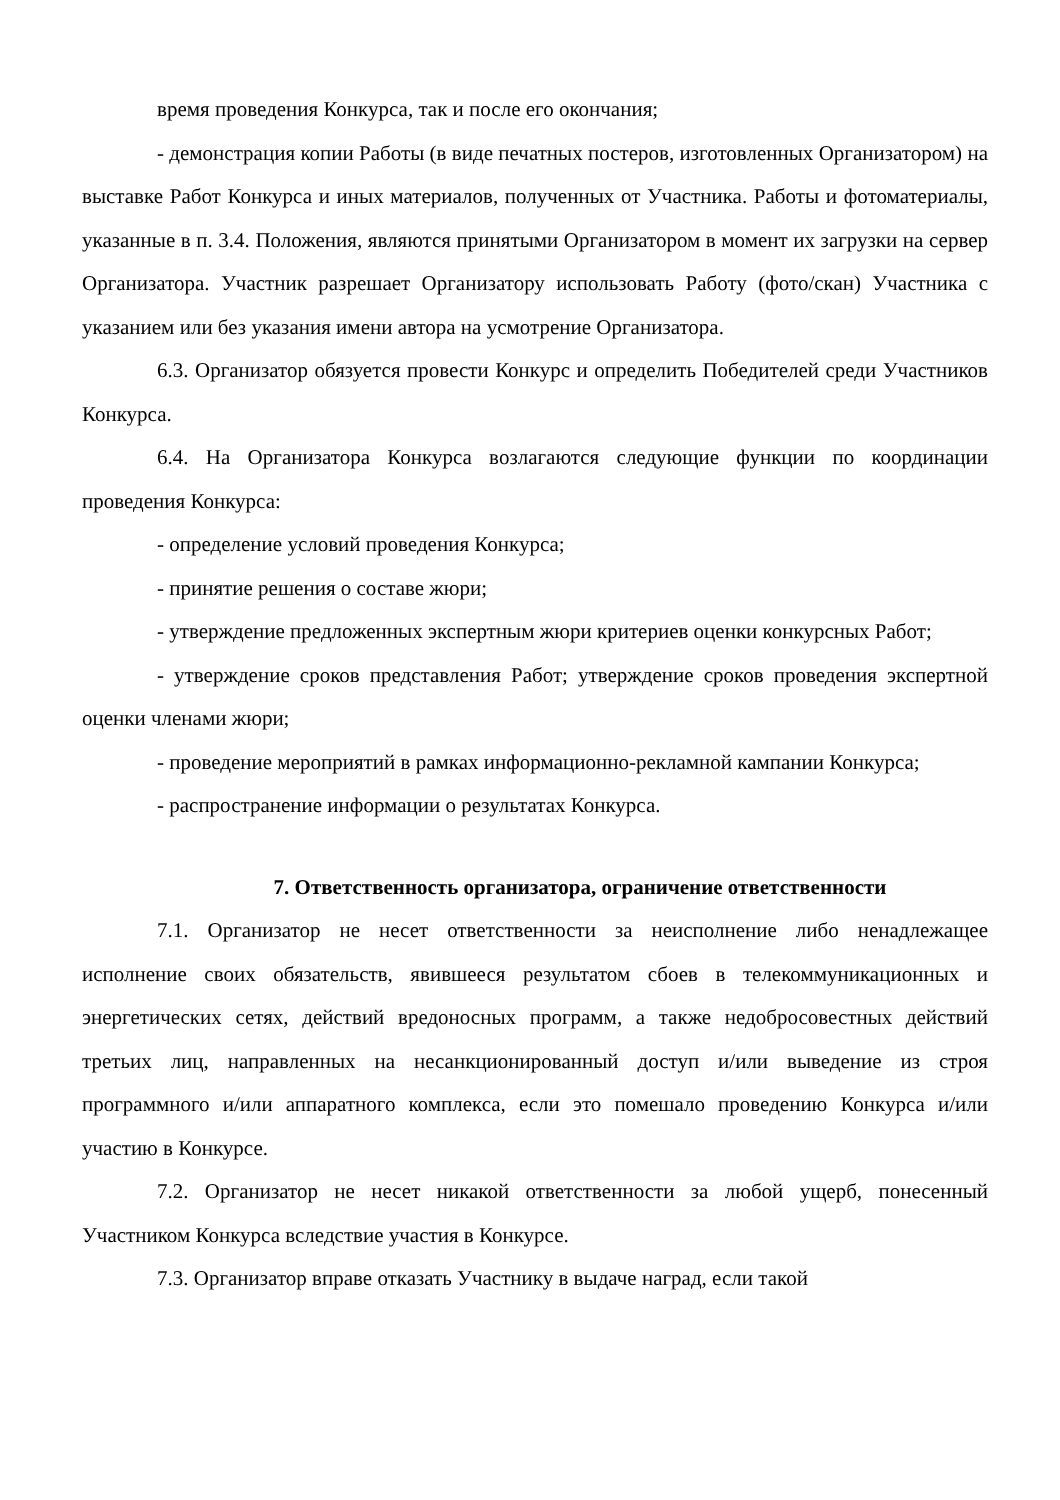время проведения Конкурса, так и после его окончания;
- демонстрация копии Работы (в виде печатных постеров, изготовленных Организатором) на выставке Работ Конкурса и иных материалов, полученных от Участника. Работы и фотоматериалы, указанные в п. 3.4. Положения, являются принятыми Организатором в момент их загрузки на сервер Организатора. Участник разрешает Организатору использовать Работу (фото/скан) Участника с указанием или без указания имени автора на усмотрение Организатора.
6.3. Организатор обязуется провести Конкурс и определить Победителей среди Участников Конкурса.
6.4. На Организатора Конкурса возлагаются следующие функции по координации проведения Конкурса:
- определение условий проведения Конкурса;
- принятие решения о составе жюри;
- утверждение предложенных экспертным жюри критериев оценки конкурсных Работ;
- утверждение сроков представления Работ; утверждение сроков проведения экспертной оценки членами жюри;
- проведение мероприятий в рамках информационно-рекламной кампании Конкурса;
- распространение информации о результатах Конкурса.
7. Ответственность организатора, ограничение ответственности
7.1. Организатор не несет ответственности за неисполнение либо ненадлежащее исполнение своих обязательств, явившееся результатом сбоев в телекоммуникационных и энергетических сетях, действий вредоносных программ, а также недобросовестных действий третьих лиц, направленных на несанкционированный доступ и/или выведение из строя программного и/или аппаратного комплекса, если это помешало проведению Конкурса и/или участию в Конкурсе.
7.2. Организатор не несет никакой ответственности за любой ущерб, понесенный Участником Конкурса вследствие участия в Конкурсе.
7.3. Организатор вправе отказать Участнику в выдаче наград, если такой